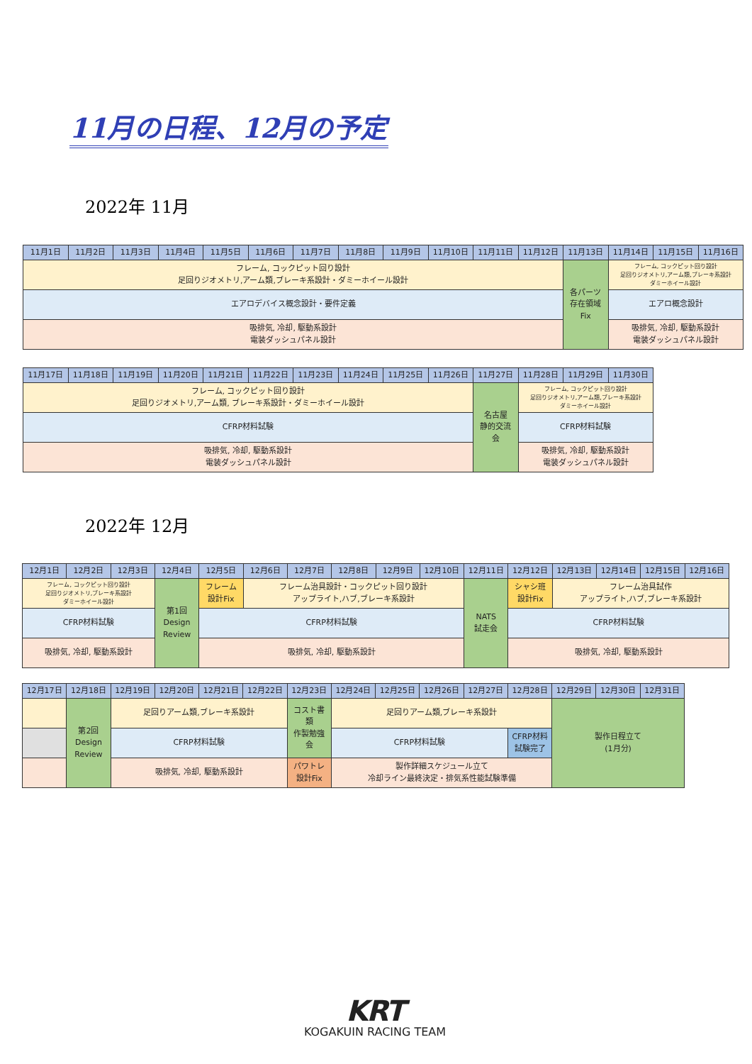11月の日程、12月の予定
2022年 11月
| 11月1日 | 11月2日 | 11月3日 | 11月4日 | 11月5日 | 11月6日 | 11月7日 | 11月8日 | 11月9日 | 11月10日 | 11月11日 | 11月12日 | 11月13日 | 11月14日 | 11月15日 | 11月16日 |
| --- | --- | --- | --- | --- | --- | --- | --- | --- | --- | --- | --- | --- | --- | --- | --- |
| フレーム, コックピット回り設計 足回りジオメトリ,アーム類,ブレーキ系設計・ダミーホイール設計 | | | | | | | | | | | | 各パーツ 存在領域 Fix | フレーム, コックピット回り設計 足回りジオメトリ,アーム類,ブレーキ系設計 ダミーホイール設計 | | |
| エアロデバイス概念設計・要件定義 | | | | | | | | | | | | | エアロ概念設計 | | |
| 吸排気, 冷却, 駆動系設計 電装ダッシュパネル設計 | | | | | | | | | | | | | 吸排気, 冷却, 駆動系設計 電装ダッシュパネル設計 | | |
| 11月17日 | 11月18日 | 11月19日 | 11月20日 | 11月21日 | 11月22日 | 11月23日 | 11月24日 | 11月25日 | 11月26日 | 11月27日 | 11月28日 | 11月29日 | 11月30日 |
| --- | --- | --- | --- | --- | --- | --- | --- | --- | --- | --- | --- | --- | --- |
| フレーム, コックピット回り設計 足回りジオメトリ,アーム類, ブレーキ系設計・ダミーホイール設計 | | | | | | | | | | 名古屋 静的交流 会 | フレーム, コックピット回り設計 足回りジオメトリ,アーム類,ブレーキ系設計 ダミーホイール設計 | | |
| CFRP材料試験 | | | | | | | | | | | CFRP材料試験 | | |
| 吸排気, 冷却, 駆動系設計 電装ダッシュパネル設計 | | | | | | | | | | | 吸排気, 冷却, 駆動系設計 電装ダッシュパネル設計 | | |
2022年 12月
| 12月1日 | 12月2日 | 12月3日 | 12月4日 | 12月5日 | 12月6日 | 12月7日 | 12月8日 | 12月9日 | 12月10日 | 12月11日 | 12月12日 | 12月13日 | 12月14日 | 12月15日 | 12月16日 |
| --- | --- | --- | --- | --- | --- | --- | --- | --- | --- | --- | --- | --- | --- | --- | --- |
| フレーム, コックピット回り設計 足回りジオメトリ,ブレーキ系設計 ダミーホイール設計 | | | 第1回 Design Review | フレーム 設計Fix | フレーム治具設計・コックピット回り設計 アップライト,ハブ,ブレーキ系設計 | | | | | NATS 試走会 | シャシ班 設計Fix | フレーム治具試作 アップライト,ハブ,ブレーキ系設計 | | | |
| CFRP材料試験 | | | | CFRP材料試験 | | | | | | | CFRP材料試験 | | | | |
| 吸排気, 冷却, 駆動系設計 | | | | 吸排気, 冷却, 駆動系設計 | | | | | | | 吸排気, 冷却, 駆動系設計 | | | | |
| 12月17日 | 12月18日 | 12月19日 | 12月20日 | 12月21日 | 12月22日 | 12月23日 | 12月24日 | 12月25日 | 12月26日 | 12月27日 | 12月28日 | 12月29日 | 12月30日 | 12月31日 |
| --- | --- | --- | --- | --- | --- | --- | --- | --- | --- | --- | --- | --- | --- | --- |
| | 第2回 Design Review | 足回りアーム類,ブレーキ系設計 | | | | コスト書 類 作製勉強 会 | 足回りアーム類,ブレーキ系設計 | | | | | 製作日程立て (1月分) | | |
| | | CFRP材料試験 | | | | | CFRP材料試験 | | | | CFRP材料 試験完了 | | | |
| | | 吸排気, 冷却, 駆動系設計 | | | | パワトレ 設計Fix | 製作詳細スケジュール立て 冷却ライン最終決定・排気系性能試験準備 | | | | | | | |
KRT
KOGAKUIN RACING TEAM